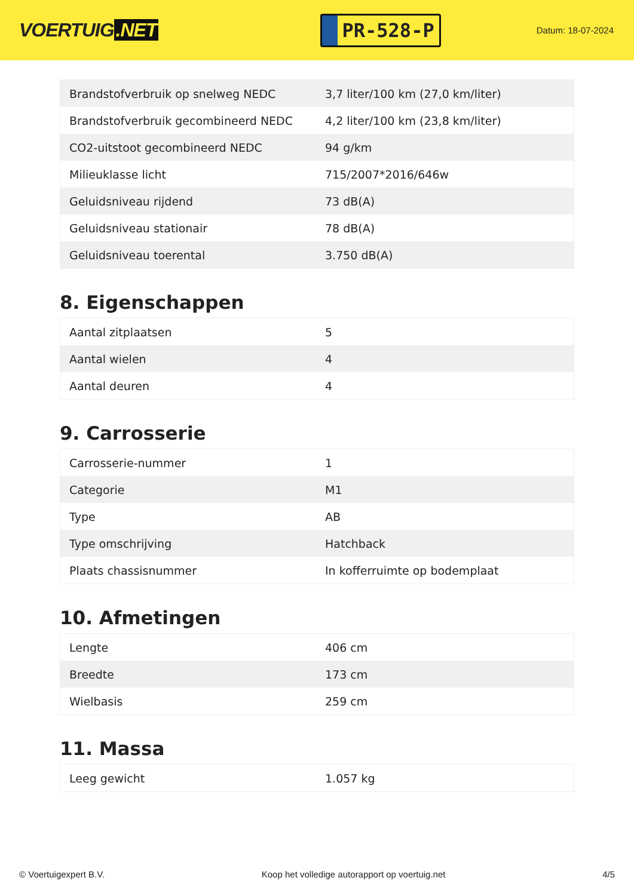VOERTUIG.NET
PR-528-P
Datum: 18-07-2024
| Brandstofverbruik op snelweg NEDC | 3,7 liter/100 km (27,0 km/liter) |
| Brandstofverbruik gecombineerd NEDC | 4,2 liter/100 km (23,8 km/liter) |
| CO2-uitstoot gecombineerd NEDC | 94 g/km |
| Milieuklasse licht | 715/2007*2016/646w |
| Geluidsniveau rijdend | 73 dB(A) |
| Geluidsniveau stationair | 78 dB(A) |
| Geluidsniveau toerental | 3.750 dB(A) |
8. Eigenschappen
| Aantal zitplaatsen | 5 |
| Aantal wielen | 4 |
| Aantal deuren | 4 |
9. Carrosserie
| Carrosserie-nummer | 1 |
| Categorie | M1 |
| Type | AB |
| Type omschrijving | Hatchback |
| Plaats chassisnummer | In kofferruimte op bodemplaat |
10. Afmetingen
| Lengte | 406 cm |
| Breedte | 173 cm |
| Wielbasis | 259 cm |
11. Massa
| Leeg gewicht | 1.057 kg |
© Voertuigexpert B.V. Koop het volledige autorapport op voertuig.net 4/5